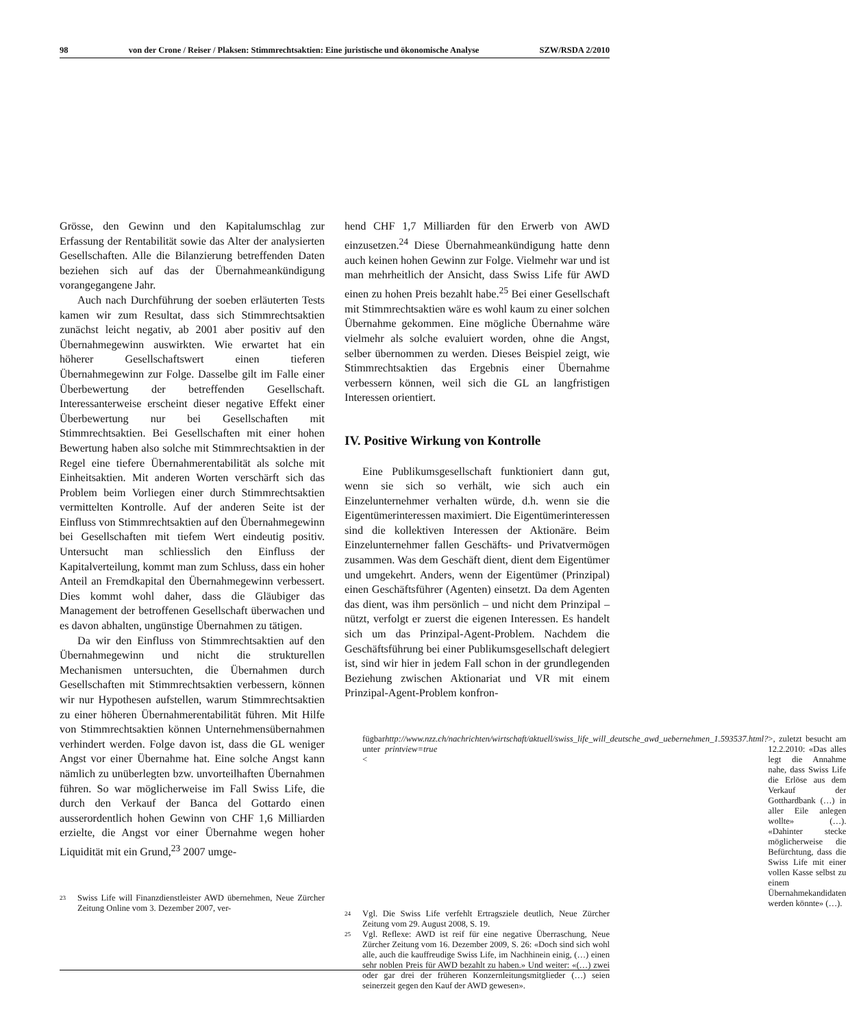98 von der Crone / Reiser / Plaksen: Stimmrechtsaktien: Eine juristische und ökonomische Analyse SZW/RSDA 2/2010
Grösse, den Gewinn und den Kapitalumschlag zur Erfassung der Rentabilität sowie das Alter der analysierten Gesellschaften. Alle die Bilanzierung betreffenden Daten beziehen sich auf das der Übernahmeankündigung vorangegangene Jahr.
Auch nach Durchführung der soeben erläuterten Tests kamen wir zum Resultat, dass sich Stimmrechtsaktien zunächst leicht negativ, ab 2001 aber positiv auf den Übernahmegewinn auswirkten. Wie erwartet hat ein höherer Gesellschaftswert einen tieferen Übernahmegewinn zur Folge. Dasselbe gilt im Falle einer Überbewertung der betreffenden Gesellschaft. Interessanterweise erscheint dieser negative Effekt einer Überbewertung nur bei Gesellschaften mit Stimmrechtsaktien. Bei Gesellschaften mit einer hohen Bewertung haben also solche mit Stimmrechtsaktien in der Regel eine tiefere Übernahmerentabilität als solche mit Einheitsaktien. Mit anderen Worten verschärft sich das Problem beim Vorliegen einer durch Stimmrechtsaktien vermittelten Kontrolle. Auf der anderen Seite ist der Einfluss von Stimmrechtsaktien auf den Übernahmegewinn bei Gesellschaften mit tiefem Wert eindeutig positiv. Untersucht man schliesslich den Einfluss der Kapitalverteilung, kommt man zum Schluss, dass ein hoher Anteil an Fremdkapital den Übernahmegewinn verbessert. Dies kommt wohl daher, dass die Gläubiger das Management der betroffenen Gesellschaft überwachen und es davon abhalten, ungünstige Übernahmen zu tätigen.
Da wir den Einfluss von Stimmrechtsaktien auf den Übernahmegewinn und nicht die strukturellen Mechanismen untersuchten, die Übernahmen durch Gesellschaften mit Stimmrechtsaktien verbessern, können wir nur Hypothesen aufstellen, warum Stimmrechtsaktien zu einer höheren Übernahmerentabilität führen. Mit Hilfe von Stimmrechtsaktien können Unternehmensübernahmen verhindert werden. Folge davon ist, dass die GL weniger Angst vor einer Übernahme hat. Eine solche Angst kann nämlich zu unüberlegten bzw. unvorteilhaften Übernahmen führen. So war möglicherweise im Fall Swiss Life, die durch den Verkauf der Banca del Gottardo einen ausserordentlich hohen Gewinn von CHF 1,6 Milliarden erzielte, die Angst vor einer Übernahme wegen hoher Liquidität mit ein Grund,<sup>23</sup> 2007 umge-
23 Swiss Life will Finanzdienstleister AWD übernehmen, Neue Zürcher Zeitung Online vom 3. Dezember 2007, ver-
hend CHF 1,7 Milliarden für den Erwerb von AWD einzusetzen.<sup>24</sup> Diese Übernahmeankündigung hatte denn auch keinen hohen Gewinn zur Folge. Vielmehr war und ist man mehrheitlich der Ansicht, dass Swiss Life für AWD einen zu hohen Preis bezahlt habe.<sup>25</sup> Bei einer Gesellschaft mit Stimmrechtsaktien wäre es wohl kaum zu einer solchen Übernahme gekommen. Eine mögliche Übernahme wäre vielmehr als solche evaluiert worden, ohne die Angst, selber übernommen zu werden. Dieses Beispiel zeigt, wie Stimmrechtsaktien das Ergebnis einer Übernahme verbessern können, weil sich die GL an langfristigen Interessen orientiert.
IV. Positive Wirkung von Kontrolle
Eine Publikumsgesellschaft funktioniert dann gut, wenn sie sich so verhält, wie sich auch ein Einzelunternehmer verhalten würde, d.h. wenn sie die Eigentümerinteressen maximiert. Die Eigentümerinteressen sind die kollektiven Interessen der Aktionäre. Beim Einzelunternehmer fallen Geschäfts- und Privatvermögen zusammen. Was dem Geschäft dient, dient dem Eigentümer und umgekehrt. Anders, wenn der Eigentümer (Prinzipal) einen Geschäftsführer (Agenten) einsetzt. Da dem Agenten das dient, was ihm persönlich – und nicht dem Prinzipal – nützt, verfolgt er zuerst die eigenen Interessen. Es handelt sich um das Prinzipal-Agent-Problem. Nachdem die Geschäftsführung bei einer Publikumsgesellschaft delegiert ist, sind wir hier in jedem Fall schon in der grundlegenden Beziehung zwischen Aktionariat und VR mit einem Prinzipal-Agent-Problem konfron-
fügbar unter < http://www.nzz.ch/nachrichten/wirtschaft/aktuell/swiss_life_will_deutsche_awd_uebernehmen_1.593537.html?printview=true >, zuletzt besucht am 12.2.2010: «Das alles legt die Annahme nahe, dass Swiss Life die Erlöse aus dem Verkauf der Gotthardbank (…) in aller Eile anlegen wollte» (…). «Dahinter stecke möglicherweise die Befürchtung, dass die Swiss Life mit einer vollen Kasse selbst zu einem Übernahmekandidaten werden könnte» (…).
24 Vgl. Die Swiss Life verfehlt Ertragsziele deutlich, Neue Zürcher Zeitung vom 29. August 2008, S. 19.
25 Vgl. Reflexe: AWD ist reif für eine negative Überraschung, Neue Zürcher Zeitung vom 16. Dezember 2009, S. 26: «Doch sind sich wohl alle, auch die kauffreudige Swiss Life, im Nachhinein einig, (…) einen sehr noblen Preis für AWD bezahlt zu haben.» Und weiter: «(…) zwei oder gar drei der früheren Konzernleitungsmitglieder (…) seien seinerzeit gegen den Kauf der AWD gewesen».